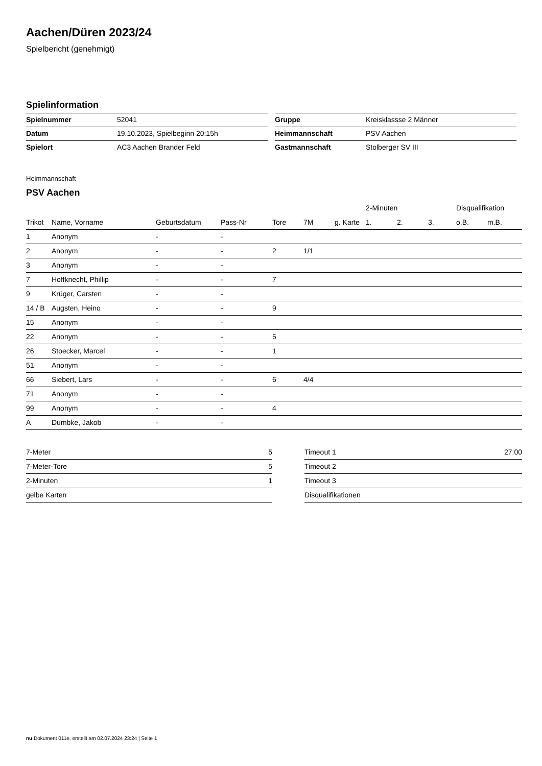Aachen/Düren 2023/24
Spielbericht (genehmigt)
Spielinformation
| Spielnummer | 52041 |
| Datum | 19.10.2023, Spielbeginn 20:15h |
| Spielort | AC3 Aachen Brander Feld |
| Gruppe | Kreisklassse 2 Männer |
| Heimmannschaft | PSV Aachen |
| Gastmannschaft | Stolberger SV III |
Heimmannschaft
PSV Aachen
| | | | | | | | 2-Minuten | | | Disqualifikation | |
| --- | --- | --- | --- | --- | --- | --- | --- | --- | --- | --- | --- |
| Trikot | Name, Vorname | Geburtsdatum | Pass-Nr | Tore | 7M | g. Karte | 1. | 2. | 3. | o.B. | m.B. |
| 1 | Anonym | - | - | | | | | | | | |
| 2 | Anonym | - | - | 2 | 1/1 | | | | | | |
| 3 | Anonym | - | - | | | | | | | | |
| 7 | Hoffknecht, Phillip | - | - | 7 | | | | | | | |
| 9 | Krüger, Carsten | - | - | | | | | | | | |
| 14 / B | Augsten, Heino | - | - | 9 | | | | | | | |
| 15 | Anonym | - | - | | | | | | | | |
| 22 | Anonym | - | - | 5 | | | | | | | |
| 26 | Stoecker, Marcel | - | - | 1 | | | | | | | |
| 51 | Anonym | - | - | | | | | | | | |
| 66 | Siebert, Lars | - | - | 6 | 4/4 | | | | | | |
| 71 | Anonym | - | - | | | | | | | | |
| 99 | Anonym | - | - | 4 | | | | | | | |
| A | Dumbke, Jakob | - | - | | | | | | | | |
| 7-Meter | 5 |
| 7-Meter-Tore | 5 |
| 2-Minuten | 1 |
| gelbe Karten | |
| Timeout 1 | 27:00 |
| Timeout 2 | |
| Timeout 3 | |
| Disqualifikationen | |
nu.Dokument 011e, erstellt am 02.07.2024 23:24 | Seite 1